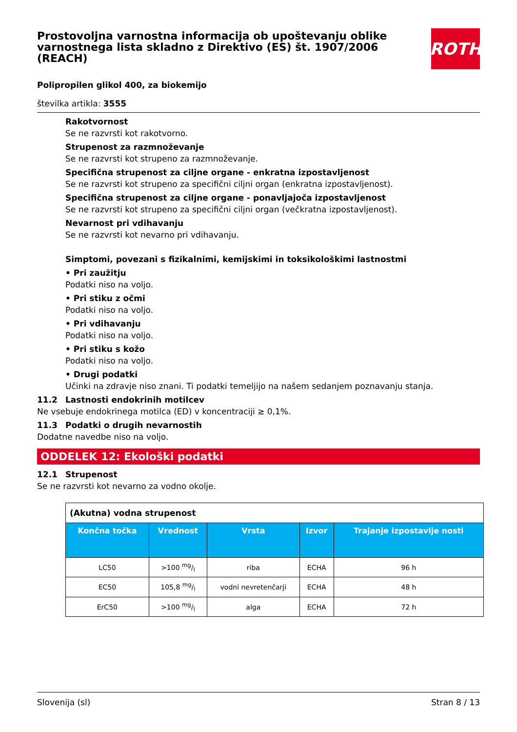Prostovoljna varnostna informacija ob upoštevanju oblike varnostnega lista skladno z Direktivo (ES) št. 1907/2006 (REACH)
ROTH
Polipropilen glikol 400, za biokemijo
številka artikla: 3555
Rakotvornost
Se ne razvrsti kot rakotvorno.
Strupenost za razmnoževanje
Se ne razvrsti kot strupeno za razmnoževanje.
Specifična strupenost za ciljne organe - enkratna izpostavljenost
Se ne razvrsti kot strupeno za specifični ciljni organ (enkratna izpostavljenost).
Specifična strupenost za ciljne organe - ponavljajoča izpostavljenost
Se ne razvrsti kot strupeno za specifični ciljni organ (večkratna izpostavljenost).
Nevarnost pri vdihavanju
Se ne razvrsti kot nevarno pri vdihavanju.
Simptomi, povezani s fizikalnimi, kemijskimi in toksikološkimi lastnostmi
• Pri zaužitju
Podatki niso na voljo.
• Pri stiku z očmi
Podatki niso na voljo.
• Pri vdihavanju
Podatki niso na voljo.
• Pri stiku s kožo
Podatki niso na voljo.
• Drugi podatki
Učinki na zdravje niso znani. Ti podatki temeljijo na našem sedanjem poznavanju stanja.
11.2 Lastnosti endokrinih motilcev
Ne vsebuje endokrinega motilca (ED) v koncentraciji ≥ 0,1%.
11.3 Podatki o drugih nevarnostih
Dodatne navedbe niso na voljo.
ODDELEK 12: Ekološki podatki
12.1 Strupenost
Se ne razvrsti kot nevarno za vodno okolje.
| (Akutna) vodna strupenost | | | | |
| Končna točka | Vrednost | Vrsta | Izvor | Trajanje izpostavlje nosti |
| LC50 | >100 mg/l | riba | ECHA | 96 h |
| EC50 | 105,8 mg/l | vodni nevretenčarji | ECHA | 48 h |
| ErC50 | >100 mg/l | alga | ECHA | 72 h |
Slovenija (sl) Stran 8 / 13